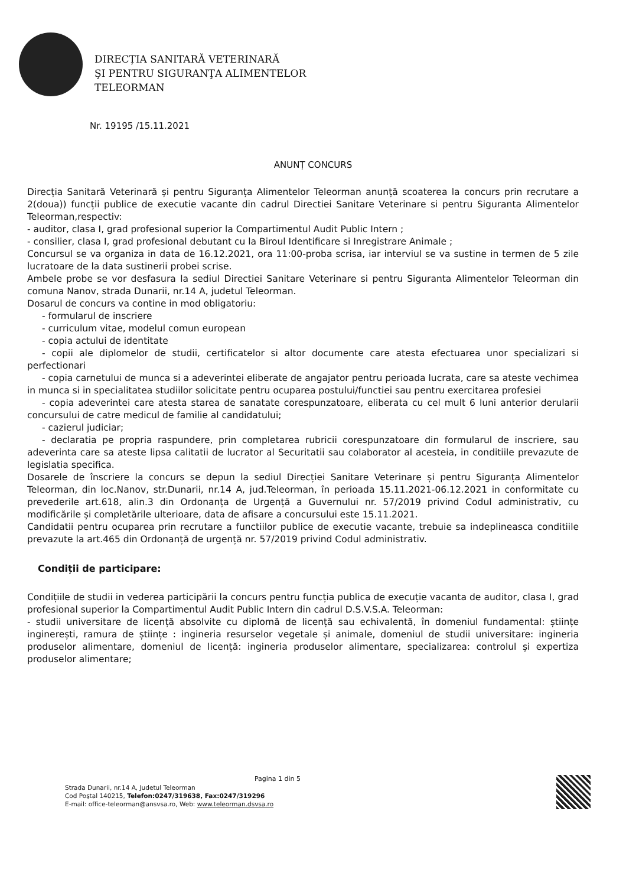DIRECȚIA SANITARĂ VETERINARĂ
ŞI PENTRU SIGURANŢA ALIMENTELOR
TELEORMAN
Nr. 19195 /15.11.2021
ANUNȚ CONCURS
Direcția Sanitară Veterinară și pentru Siguranța Alimentelor Teleorman anunță scoaterea la concurs prin recrutare a 2(doua)) funcții publice de executie vacante din cadrul Directiei Sanitare Veterinare si pentru Siguranta Alimentelor Teleorman,respectiv:
- auditor, clasa I, grad profesional superior la Compartimentul Audit Public Intern ;
- consilier, clasa I, grad profesional debutant cu la Biroul Identificare si Inregistrare Animale ;
Concursul se va organiza in data de 16.12.2021, ora 11:00-proba scrisa, iar interviul se va sustine in termen de 5 zile lucratoare de la data sustinerii probei scrise.
Ambele probe se vor desfasura la sediul Directiei Sanitare Veterinare si pentru Siguranta Alimentelor Teleorman din comuna Nanov, strada Dunarii, nr.14 A, judetul Teleorman.
Dosarul de concurs va contine in mod obligatoriu:
- formularul de inscriere
- curriculum vitae, modelul comun european
- copia actului de identitate
- copii ale diplomelor de studii, certificatelor si altor documente care atesta efectuarea unor specializari si perfectionari
- copia carnetului de munca si a adeverintei eliberate de angajator pentru perioada lucrata, care sa ateste vechimea in munca si in specialitatea studiilor solicitate pentru ocuparea postului/functiei sau pentru exercitarea profesiei
- copia adeverintei care atesta starea de sanatate corespunzatoare, eliberata cu cel mult 6 luni anterior derularii concursului de catre medicul de familie al candidatului;
- cazierul judiciar;
- declaratia pe propria raspundere, prin completarea rubricii corespunzatoare din formularul de inscriere, sau adeverinta care sa ateste lipsa calitatii de lucrator al Securitatii sau colaborator al acesteia, in conditiile prevazute de legislatia specifica.
Dosarele de înscriere la concurs se depun la sediul Direcției Sanitare Veterinare și pentru Siguranța Alimentelor Teleorman, din loc.Nanov, str.Dunarii, nr.14 A, jud.Teleorman, în perioada 15.11.2021-06.12.2021 in conformitate cu prevederile art.618, alin.3 din Ordonanța de Urgență a Guvernului nr. 57/2019 privind Codul administrativ, cu modificările și completările ulterioare, data de afisare a concursului este 15.11.2021.
Candidatii pentru ocuparea prin recrutare a functiilor publice de executie vacante, trebuie sa indeplineasca conditiile prevazute la art.465 din Ordonanță de urgență nr. 57/2019 privind Codul administrativ.
Condiții de participare:
Condițiile de studii in vederea participării la concurs pentru funcția publica de execuție vacanta de auditor, clasa I, grad profesional superior la Compartimentul Audit Public Intern din cadrul D.S.V.S.A. Teleorman:
- studii universitare de licență absolvite cu diplomă de licență sau echivalentă, în domeniul fundamental: științe inginerești, ramura de științe : ingineria resurselor vegetale și animale, domeniul de studii universitare: ingineria produselor alimentare, domeniul de licență: ingineria produselor alimentare, specializarea: controlul și expertiza produselor alimentare;
Pagina 1 din 5
Strada Dunarii, nr.14 A, Judetul Teleorman
Cod Poştal 140215, Telefon:0247/319638, Fax:0247/319296
E-mail: office-teleorman@ansvsa.ro, Web: www.teleorman.dsvsa.ro